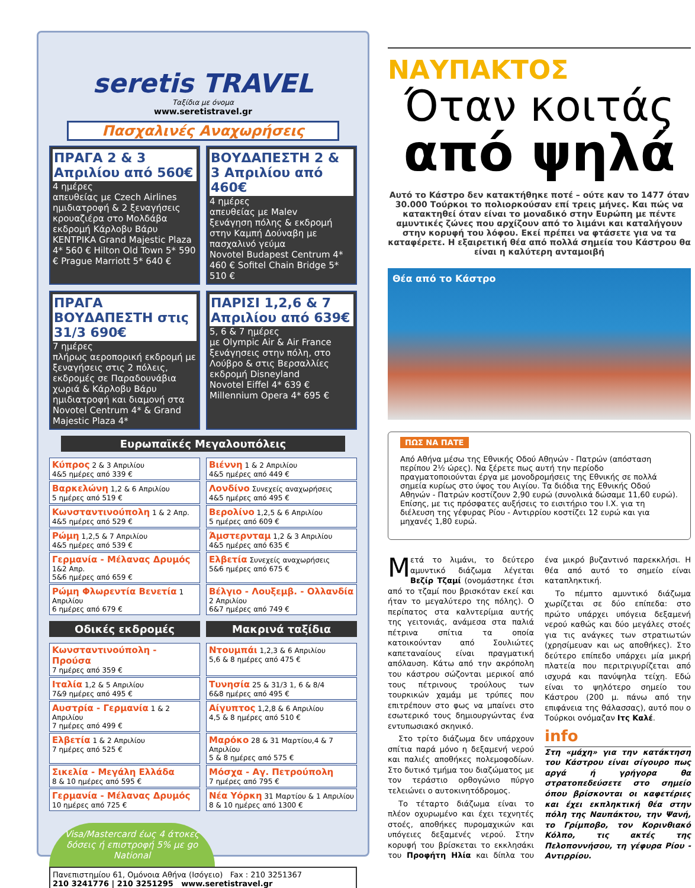seretis TRAVEL
Ταξίδια με όνομα
www.seretistravel.gr
Πασχαλινές Αναχωρήσεις
ΠΡΑΓΑ 2 & 3 Απριλίου από 560€
4 ημέρες
απευθείας με Czech Airlines
ημιδιατροφή & 2 ξεναγήσεις
κρουαζιέρα στο Μολδάβα
εκδρομή Κάρλοβυ Βάρυ
ΚΕΝΤΡΙΚΑ Grand Majestic Plaza 4* 560 € Hilton Old Town 5* 590 € Prague Marriott 5* 640 €
ΒΟΥΔΑΠΕΣΤΗ 2 & 3 Απριλίου από 460€
4 ημέρες
απευθείας με Malev
ξενάγηση πόλης & εκδρομή στην Καμπή Δούναβη με πασχαλινό γεύμα
Novotel Budapest Centrum 4* 460 € Sofitel Chain Bridge 5* 510 €
ΠΡΑΓΑ ΒΟΥΔΑΠΕΣΤΗ στις 31/3 690€
7 ημέρες
πλήρως αεροπορική εκδρομή με ξεναγήσεις στις 2 πόλεις, εκδρομές σε Παραδουνάβια χωριά & Κάρλοβυ Βάρυ ημιδιατροφή και διαμονή στα Novotel Centrum 4* & Grand Majestic Plaza 4*
ΠΑΡΙΣΙ 1,2,6 & 7 Απριλίου από 639€
5, 6 & 7 ημέρες
με Olympic Air & Air France ξενάγησεις στην πόλη, στο Λούβρο & στις Βερσαλλίες εκδρομή Disneyland
Novotel Eiffel 4* 639 € Millennium Opera 4* 695 €
Ευρωπαϊκές Μεγαλουπόλεις
Κύπρος 2 & 3 Απριλίου
4&5 ημέρες από 339 €
Βιέννη 1 & 2 Απριλίου
4&5 ημέρες από 449 €
Βαρκελώνη 1,2 & 6 Απριλίου
5 ημέρες από 519 €
Λονδίνο Συνεχείς αναχωρήσεις
4&5 ημέρες από 495 €
Κωνσταντινούπολη 1 & 2 Απρ.
4&5 ημέρες από 529 €
Βερολίνο 1,2,5 & 6 Απριλίου
5 ημέρες από 609 €
Ρώμη 1,2,5 & 7 Απριλίου
4&5 ημέρες από 539 €
Άμστερνταμ 1,2 & 3 Απριλίου
4&5 ημέρες από 635 €
Γερμανία - Μέλανας Δρυμός 1&2 Απρ.
5&6 ημέρες από 659 €
Ελβετία Συνεχείς αναχωρήσεις
5&6 ημέρες από 675 €
Ρώμη Φλωρεντία Βενετία 1 Απριλίου
6 ημέρες από 679 €
Βέλγιο - Λουξεμβ. - Ολλανδία 2 Απριλίου
6&7 ημέρες από 749 €
Οδικές εκδρομές
Μακρινά ταξίδια
Κωνσταντινούπολη - Προύσα
7 ημέρες από 359 €
Ντουμπάι 1,2,3 & 6 Απριλίου
5,6 & 8 ημέρες από 475 €
Ιταλία 1,2 & 5 Απριλίου
7&9 ημέρες από 495 €
Τυνησία 25 & 31/3 1, 6 & 8/4
6&8 ημέρες από 495 €
Αυστρία - Γερμανία 1 & 2 Απριλίου
7 ημέρες από 499 €
Αίγυπτος 1,2,8 & 6 Απριλίου
4,5 & 8 ημέρες από 510 €
Ελβετία 1 & 2 Απριλίου
7 ημέρες από 525 €
Μαρόκο 28 & 31 Μαρτίου,4 & 7 Απριλίου
5 & 8 ημέρες από 575 €
Σικελία - Μεγάλη Ελλάδα
8 & 10 ημέρες από 595 €
Μόσχα - Αγ. Πετρούπολη
7 ημέρες από 795 €
Γερμανία - Μέλανας Δρυμός
10 ημέρες από 725 €
Νέα Υόρκη 31 Μαρτίου & 1 Απριλίου
8 & 10 ημέρες από 1300 €
Visa/Mastercard έως 4 άτοκες δόσεις ή επιστροφή 5% με go National
Πανεπιστημίου 61, Ομόνοια Αθήνα (Ισόγειο) Fax : 210 3251367
210 3241776 | 210 3251295 www.seretistravel.gr
ΝΑΥΠΑΚΤΟΣ
Όταν κοιτάς
από ψηλά
Αυτό το Κάστρο δεν κατακτήθηκε ποτέ – ούτε καν το 1477 όταν 30.000 Τούρκοι το πολιορκούσαν επί τρεις μήνες. Και πώς να κατακτηθεί όταν είναι το μοναδικό στην Ευρώπη με πέντε αμυντικές ζώνες που αρχίζουν από το λιμάνι και καταλήγουν στην κορυφή του λόφου. Εκεί πρέπει να φτάσετε για να τα καταφέρετε. Η εξαιρετική θέα από πολλά σημεία του Κάστρου θα είναι η καλύτερη ανταμοιβή
Θέα από το Κάστρο
ΠΩΣ ΝΑ ΠΑΤΕ
Από Αθήνα μέσω της Εθνικής Οδού Αθηνών - Πατρών (απόσταση περίπου 2½ ώρες). Να ξέρετε πως αυτή την περίοδο πραγματοποιούνται έργα με μονοδρομήσεις της Εθνικής σε πολλά σημεία κυρίως στο ύψος του Αιγίου. Τα διόδια της Εθνικής Οδού Αθηνών - Πατρών κοστίζουν 2,90 ευρώ (συνολικά δώσαμε 11,60 ευρώ). Επίσης, με τις πρόσφατες αυξήσεις το εισιτήριο του Ι.Χ. για τη διέλευση της γέφυρας Ρίου - Αντιρρίου κοστίζει 12 ευρώ και για μηχανές 1,80 ευρώ.
Μετά το λιμάνι, το δεύτερο αμυντικό διάζωμα λέγεται Βεζίρ Τζαμί (ονομάστηκε έτσι από το τζαμί που βρισκόταν εκεί και ήταν το μεγαλύτερο της πόλης). Ο περίπατος στα καλντερίμια αυτής της γειτονιάς, ανάμεσα στα παλιά πέτρινα σπίτια τα οποία κατοικούνταν από Σουλιώτες καπεταναίους είναι πραγματική απόλαυση. Κάτω από την ακρόπολη του κάστρου σώζονται μερικοί από τους πέτρινους τρούλους των τουρκικών χαμάμ με τρύπες που επιτρέπουν στο φως να μπαίνει στο εσωτερικό τους δημιουργώντας ένα εντυπωσιακό σκηνικό.
Στο τρίτο διάζωμα δεν υπάρχουν σπίτια παρά μόνο η δεξαμενή νερού και παλιές αποθήκες πολεμοφοδίων. Στο δυτικό τμήμα του διαζώματος με τον τεράστιο ορθογώνιο πύργο τελειώνει ο αυτοκινητόδρομος.
Το τέταρτο διάζωμα είναι το πλέον οχυρωμένο και έχει τεχνητές στοές, αποθήκες πυρομαχικών και υπόγειες δεξαμενές νερού. Στην κορυφή του βρίσκεται το εκκλησάκι του Προφήτη Ηλία και δίπλα του ένα μικρό βυζαντινό παρεκκλήσι. Η θέα από αυτό το σημείο είναι καταπληκτική.
Το πέμπτο αμυντικό διάζωμα χωρίζεται σε δύο επίπεδα: στο πρώτο υπάρχει υπόγεια δεξαμενή νερού καθώς και δύο μεγάλες στοές για τις ανάγκες των στρατιωτών (χρησίμευαν και ως αποθήκες). Στο δεύτερο επίπεδο υπάρχει μία μικρή πλατεία που περιτριγυρίζεται από ισχυρά και πανύψηλα τείχη. Εδώ είναι το ψηλότερο σημείο του Κάστρου (200 μ. πάνω από την επιφάνεια της θάλασσας), αυτό που ο Τούρκοι ονόμαζαν Ιτς Καλέ.
info
Στη «μάχη» για την κατάκτηση του Κάστρου είναι σίγουρο πως αργά ή γρήγορα θα στρατοπεδεύσετε στο σημείο όπου βρίσκονται οι καφετέριες και έχει εκπληκτική θέα στην πόλη της Ναυπάκτου, την Ψανή, το Γρίμποβο, τον Κορινθιακό Κόλπο, τις ακτές της Πελοποννήσου, τη γέφυρα Ρίου - Αντιρρίου.